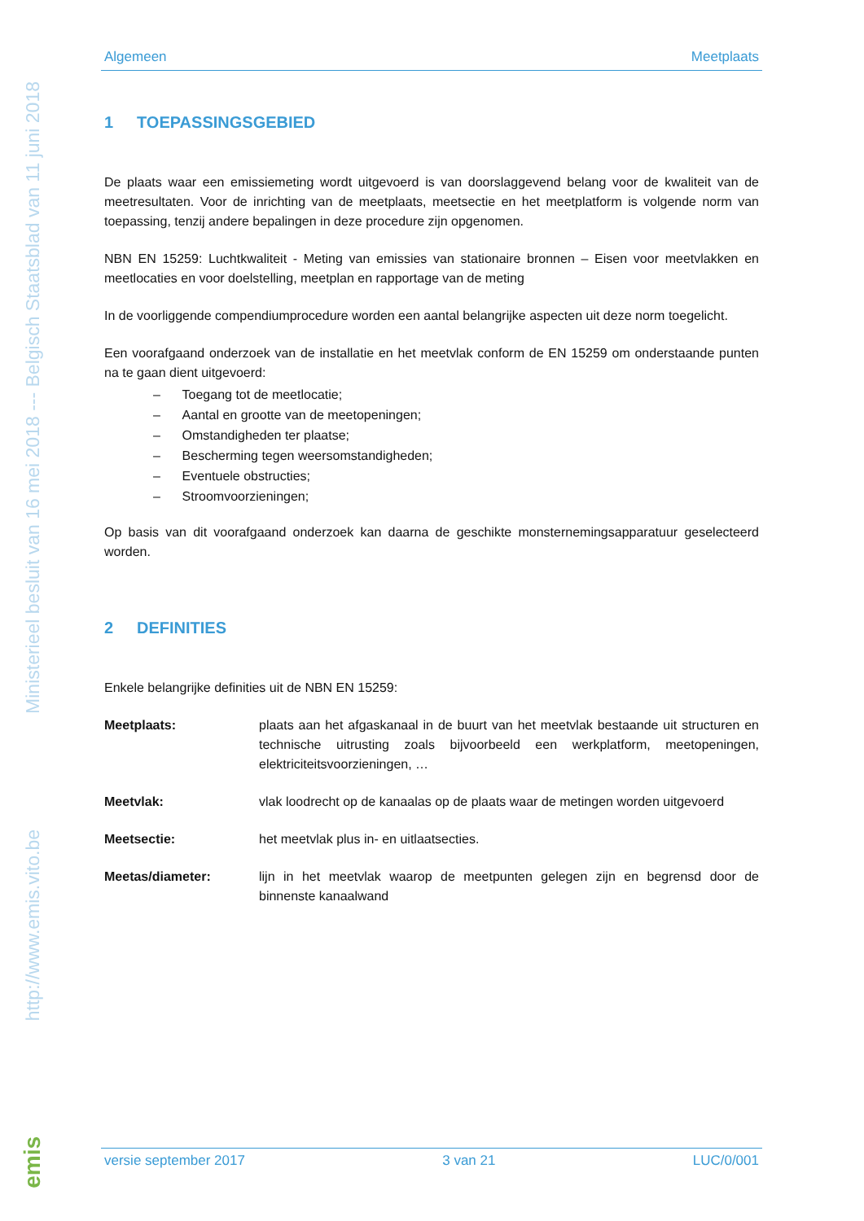Ministerieel besluit van 16 mei 2018 --- Belgisch Staatsblad van 11 juni 2018
http://www.emis.vito.be
emis
Algemeen Meetplaats
1 TOEPASSINGSGEBIED
De plaats waar een emissiemeting wordt uitgevoerd is van doorslaggevend belang voor de kwaliteit van de meetresultaten. Voor de inrichting van de meetplaats, meetsectie en het meetplatform is volgende norm van toepassing, tenzij andere bepalingen in deze procedure zijn opgenomen.
NBN EN 15259: Luchtkwaliteit - Meting van emissies van stationaire bronnen – Eisen voor meetvlakken en meetlocaties en voor doelstelling, meetplan en rapportage van de meting
In de voorliggende compendiumprocedure worden een aantal belangrijke aspecten uit deze norm toegelicht.
Een voorafgaand onderzoek van de installatie en het meetvlak conform de EN 15259 om onderstaande punten na te gaan dient uitgevoerd:
– Toegang tot de meetlocatie;
– Aantal en grootte van de meetopeningen;
– Omstandigheden ter plaatse;
– Bescherming tegen weersomstandigheden;
– Eventuele obstructies;
– Stroomvoorzieningen;
Op basis van dit voorafgaand onderzoek kan daarna de geschikte monsternemingsapparatuur geselecteerd worden.
2 DEFINITIES
Enkele belangrijke definities uit de NBN EN 15259:
Meetplaats: plaats aan het afgaskanaal in de buurt van het meetvlak bestaande uit structuren en technische uitrusting zoals bijvoorbeeld een werkplatform, meetopeningen, elektriciteitsvoorzieningen, …
Meetvlak: vlak loodrecht op de kanaalas op de plaats waar de metingen worden uitgevoerd
Meetsectie: het meetvlak plus in- en uitlaatsecties.
Meetas/diameter: lijn in het meetvlak waarop de meetpunten gelegen zijn en begrensd door de binnenste kanaalwand
versie september 2017 3 van 21 LUC/0/001